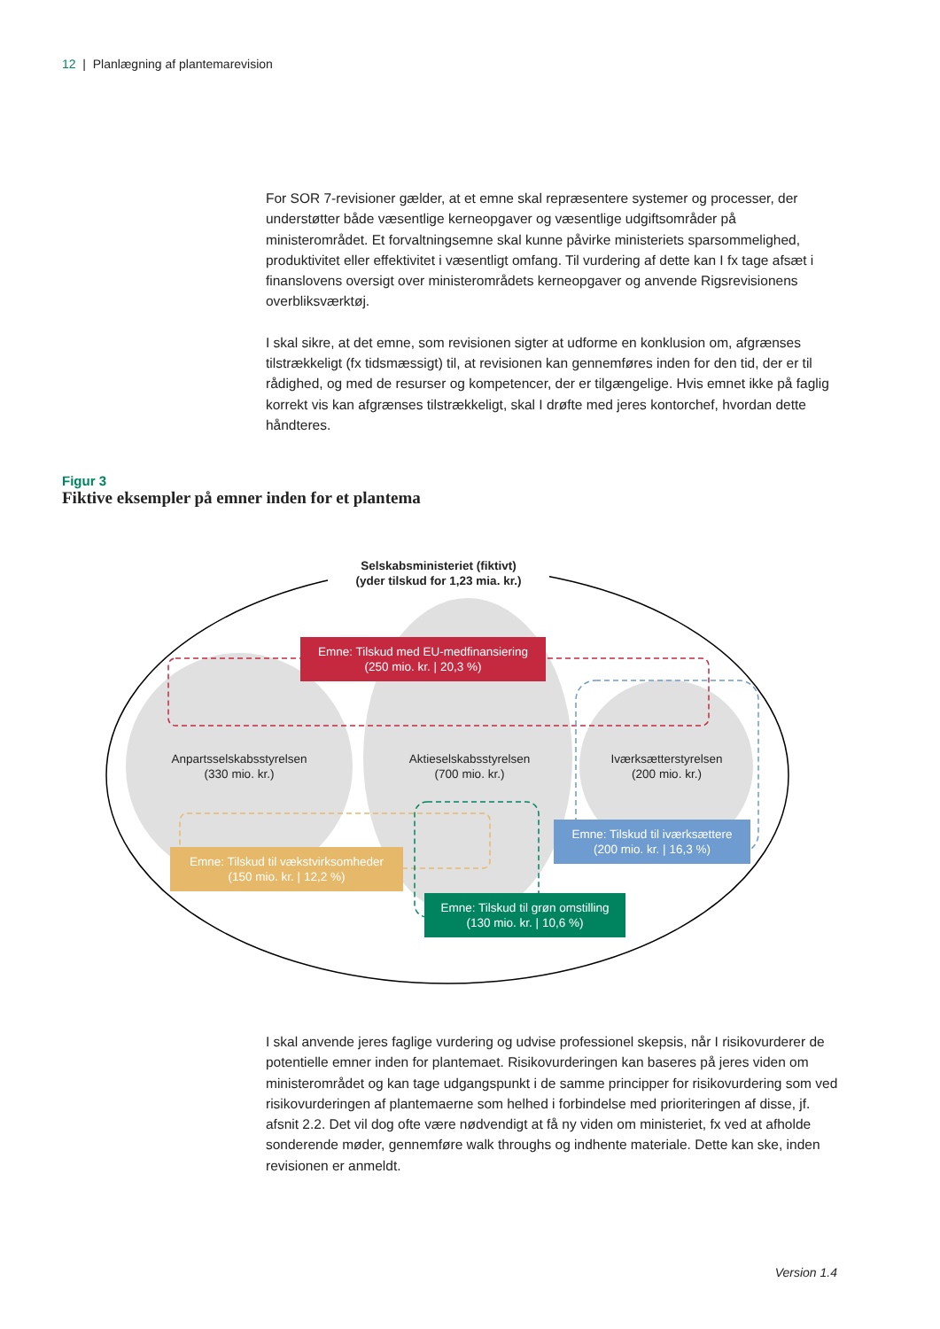12 | Planlægning af plantemarevision
For SOR 7-revisioner gælder, at et emne skal repræsentere systemer og processer, der understøtter både væsentlige kerneopgaver og væsentlige udgiftsområder på ministerområdet. Et forvaltningsemne skal kunne påvirke ministeriets sparsommelighed, produktivitet eller effektivitet i væsentligt omfang. Til vurdering af dette kan I fx tage afsæt i finanslovens oversigt over ministerområdets kerneopgaver og anvende Rigsrevisionens overbliksværktøj.
I skal sikre, at det emne, som revisionen sigter at udforme en konklusion om, afgrænses tilstrækkeligt (fx tidsmæssigt) til, at revisionen kan gennemføres inden for den tid, der er til rådighed, og med de resurser og kompetencer, der er tilgængelige. Hvis emnet ikke på faglig korrekt vis kan afgrænses tilstrækkeligt, skal I drøfte med jeres kontorchef, hvordan dette håndteres.
Figur 3
Fiktive eksempler på emner inden for et plantema
Selskabsministeriet (fiktivt)
(yder tilskud for 1,23 mia. kr.)
Emne: Tilskud med EU-medfinansiering
(250 mio. kr. | 20,3 %)
Anpartsselskabsstyrelsen
(330 mio. kr.)
Aktieselskabsstyrelsen
(700 mio. kr.)
Iværksætterstyrelsen
(200 mio. kr.)
Emne: Tilskud til iværksættere
(200 mio. kr. | 16,3 %)
Emne: Tilskud til vækstvirksomheder
(150 mio. kr. | 12,2 %)
Emne: Tilskud til grøn omstilling
(130 mio. kr. | 10,6 %)
I skal anvende jeres faglige vurdering og udvise professionel skepsis, når I risikovurderer de potentielle emner inden for plantemaet. Risikovurderingen kan baseres på jeres viden om ministerområdet og kan tage udgangspunkt i de samme principper for risikovurdering som ved risikovurderingen af plantemaerne som helhed i forbindelse med prioriteringen af disse, jf. afsnit 2.2. Det vil dog ofte være nødvendigt at få ny viden om ministeriet, fx ved at afholde sonderende møder, gennemføre walk throughs og indhente materiale. Dette kan ske, inden revisionen er anmeldt.
Version 1.4